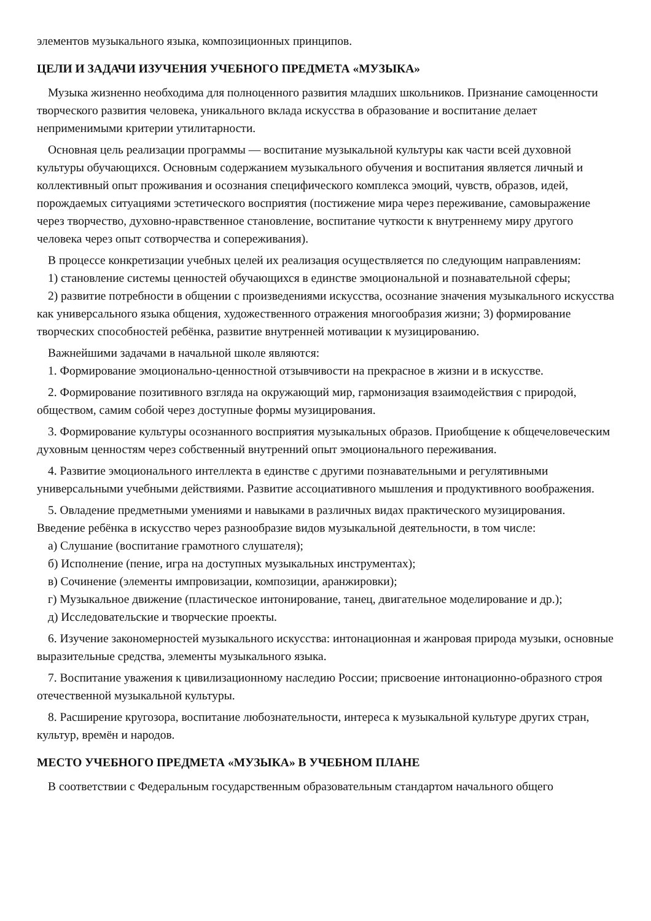элементов музыкального языка, композиционных принципов.
ЦЕЛИ И ЗАДАЧИ ИЗУЧЕНИЯ УЧЕБНОГО ПРЕДМЕТА «МУЗЫКА»
Музыка жизненно необходима для полноценного развития младших школьников. Признание самоценности творческого развития человека, уникального вклада искусства в образование и воспитание делает неприменимыми критерии утилитарности.
Основная цель реализации программы — воспитание музыкальной культуры как части всей духовной культуры обучающихся. Основным содержанием музыкального обучения и воспитания является личный и коллективный опыт проживания и осознания специфического комплекса эмоций, чувств, образов, идей, порождаемых ситуациями эстетического восприятия (постижение мира через переживание, самовыражение через творчество, духовно-нравственное становление, воспитание чуткости к внутреннему миру другого человека через опыт сотворчества и сопереживания).
В процессе конкретизации учебных целей их реализация осуществляется по следующим направлениям:
1) становление системы ценностей обучающихся в единстве эмоциональной и познавательной сферы;
2) развитие потребности в общении с произведениями искусства, осознание значения музыкального искусства как универсального языка общения, художественного отражения многообразия жизни; 3) формирование творческих способностей ребёнка, развитие внутренней мотивации к музицированию.
Важнейшими задачами в начальной школе являются:
1. Формирование эмоционально-ценностной отзывчивости на прекрасное в жизни и в искусстве.
2. Формирование позитивного взгляда на окружающий мир, гармонизация взаимодействия с природой, обществом, самим собой через доступные формы музицирования.
3. Формирование культуры осознанного восприятия музыкальных образов. Приобщение к общечеловеческим духовным ценностям через собственный внутренний опыт эмоционального переживания.
4. Развитие эмоционального интеллекта в единстве с другими познавательными и регулятивными универсальными учебными действиями. Развитие ассоциативного мышления и продуктивного воображения.
5. Овладение предметными умениями и навыками в различных видах практического музицирования. Введение ребёнка в искусство через разнообразие видов музыкальной деятельности, в том числе:
а) Слушание (воспитание грамотного слушателя);
б) Исполнение (пение, игра на доступных музыкальных инструментах);
в) Сочинение (элементы импровизации, композиции, аранжировки);
г) Музыкальное движение (пластическое интонирование, танец, двигательное моделирование и др.);
д) Исследовательские и творческие проекты.
6. Изучение закономерностей музыкального искусства: интонационная и жанровая природа музыки, основные выразительные средства, элементы музыкального языка.
7. Воспитание уважения к цивилизационному наследию России; присвоение интонационно-образного строя отечественной музыкальной культуры.
8. Расширение кругозора, воспитание любознательности, интереса к музыкальной культуре других стран, культур, времён и народов.
МЕСТО УЧЕБНОГО ПРЕДМЕТА «МУЗЫКА» В УЧЕБНОМ ПЛАНЕ
В соответствии с Федеральным государственным образовательным стандартом начального общего